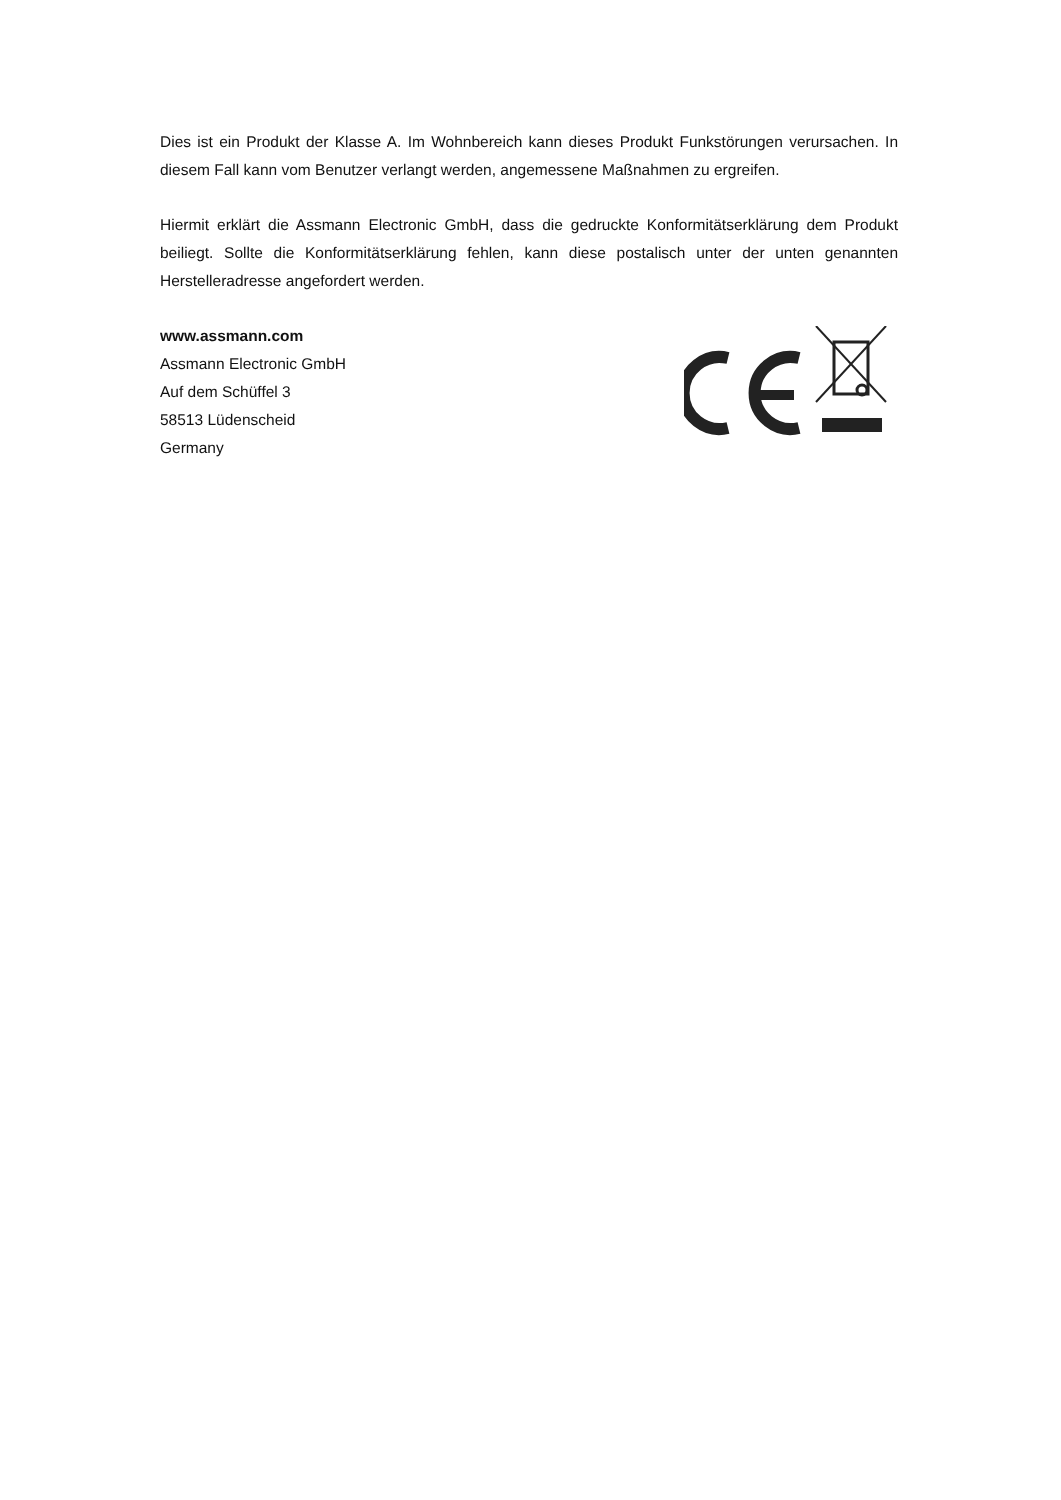Dies ist ein Produkt der Klasse A. Im Wohnbereich kann dieses Produkt Funkstörungen verursachen. In diesem Fall kann vom Benutzer verlangt werden, angemessene Maßnahmen zu ergreifen.
Hiermit erklärt die Assmann Electronic GmbH, dass die gedruckte Konformitätserklärung dem Produkt beiliegt. Sollte die Konformitätserklärung fehlen, kann diese postalisch unter der unten genannten Herstelleradresse angefordert werden.
www.assmann.com
Assmann Electronic GmbH
Auf dem Schüffel 3
58513 Lüdenscheid
Germany